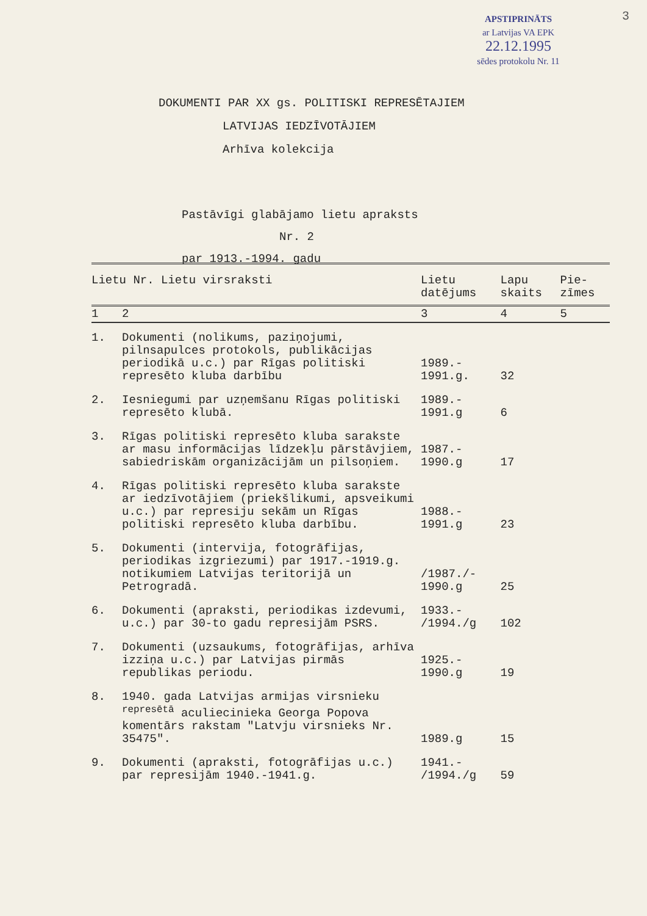3
APSTIPRINĀTS
ar Latvijas VA EPK
22.12.1995
sēdes protokolu Nr. 11
DOKUMENTI PAR XX gs. POLITISKI REPRESĒTAJIEM
LATVIJAS IEDZĪVOTĀJIEM
Arhīva kolekcija
Pastāvīgi glabājamo lietu apraksts
Nr. 2
par 1913.-1994. gadu
| Lietu Nr. Lietu virsraksti | | Lietu datējums | Lapu skaits | Pie- zīmes |
| --- | --- | --- | --- | --- |
| 1 | 2 | 3 | 4 | 5 |
| 1. | Dokumenti (nolikums, paziņojumi, pilnsapulces protokols, publikācijas periodikā u.c.) par Rīgas politiski represēto kluba darbību | 1989.- 1991.g. | 32 | |
| 2. | Iesniegumi par uzņemšanu Rīgas politiski represēto klubā. | 1989.- 1991.g | 6 | |
| 3. | Rīgas politiski represēto kluba sarakste ar masu informācijas līdzekļu pārstāvjiem, sabiedriskām organizācijām un pilsoņiem. | 1987.- 1990.g | 17 | |
| 4. | Rīgas politiski represēto kluba sarakste ar iedzīvotājiem (priekšlikumi, apsveikumi u.c.) par represiju sekām un Rīgas politiski represēto kluba darbību. | 1988.- 1991.g | 23 | |
| 5. | Dokumenti (intervija, fotogrāfijas, periodikas izgriezumi) par 1917.-1919.g. notikumiem Latvijas teritorijā un Petrogradā. | /1987./- 1990.g | 25 | |
| 6. | Dokumenti (apraksti, periodikas izdevumi, u.c.) par 30-to gadu represijām PSRS. | 1933.- /1994./g | 102 | |
| 7. | Dokumenti (uzsaukums, fotogrāfijas, arhīva izziņa u.c.) par Latvijas pirmās republikas periodu. | 1925.- 1990.g | 19 | |
| 8. | 1940. gada Latvijas armijas virsnieku <sup>represētā</sup> aculiecinieka Georga Popova komentārs rakstam "Latvju virsnieks Nr. 35475". | 1989.g | 15 | |
| 9. | Dokumenti (apraksti, fotogrāfijas u.c.) par represijām 1940.-1941.g. | 1941.- /1994./g | 59 | |